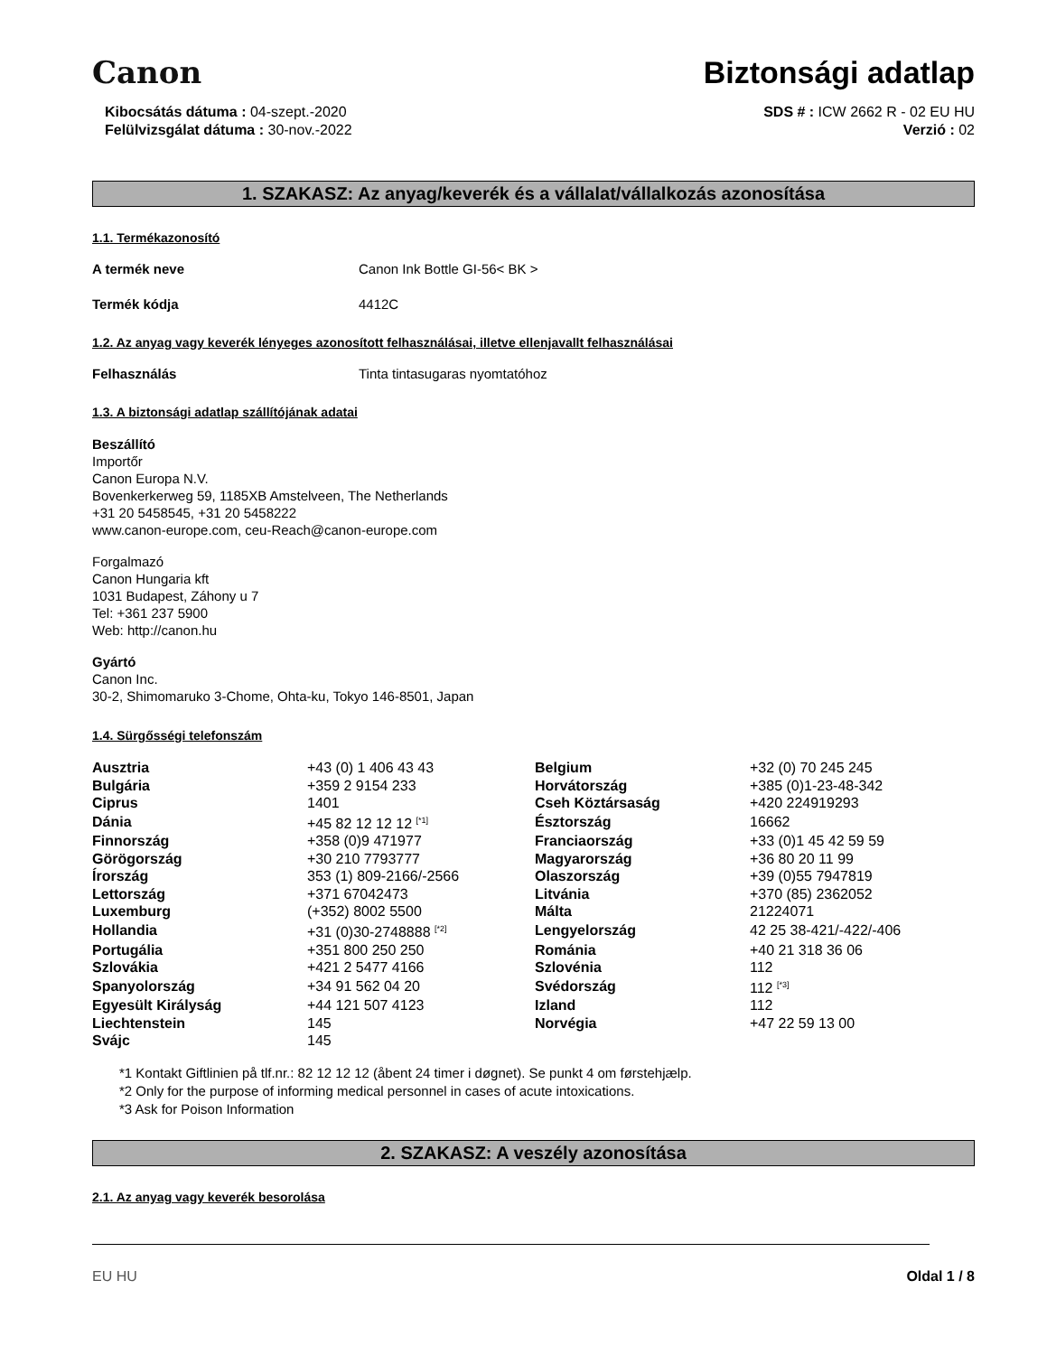Canon
Biztonsági adatlap
Kibocsátás dátuma : 04-szept.-2020
Felülvizsgálat dátuma : 30-nov.-2022
SDS # : ICW 2662 R - 02 EU HU
Verzió : 02
1. SZAKASZ: Az anyag/keverék és a vállalat/vállalkozás azonosítása
1.1. Termékazonosító
A termék neve Canon Ink Bottle GI-56< BK >
Termék kódja 4412C
1.2. Az anyag vagy keverék lényeges azonosított felhasználásai, illetve ellenjavallt felhasználásai
Felhasználás Tinta tintasugaras nyomtatóhoz
1.3. A biztonsági adatlap szállítójának adatai
Beszállító
Importőr
Canon Europa N.V.
Bovenkerkerweg 59, 1185XB Amstelveen, The Netherlands
+31 20 5458545, +31 20 5458222
www.canon-europe.com, ceu-Reach@canon-europe.com
Forgalmazó
Canon Hungaria kft
1031 Budapest, Záhony u 7
Tel: +361 237 5900
Web: http://canon.hu
Gyártó
Canon Inc.
30-2, Shimomaruko 3-Chome, Ohta-ku, Tokyo 146-8501, Japan
1.4. Sürgősségi telefonszám
| Ausztria | +43 (0) 1 406 43 43 | Belgium | +32 (0) 70 245 245 |
| Bulgária | +359 2 9154 233 | Horvátország | +385 (0)1-23-48-342 |
| Ciprus | 1401 | Cseh Köztársaság | +420 224919293 |
| Dánia | +45 82 12 12 12 <sup>[*1]</sup> | Észtország | 16662 |
| Finnország | +358 (0)9 471977 | Franciaország | +33 (0)1 45 42 59 59 |
| Görögország | +30 210 7793777 | Magyarország | +36 80 20 11 99 |
| Írország | 353 (1) 809-2166/-2566 | Olaszország | +39 (0)55 7947819 |
| Lettország | +371 67042473 | Litvánia | +370 (85) 2362052 |
| Luxemburg | (+352) 8002 5500 | Málta | 21224071 |
| Hollandia | +31 (0)30-2748888 <sup>[*2]</sup> | Lengyelország | 42 25 38-421/-422/-406 |
| Portugália | +351 800 250 250 | Románia | +40 21 318 36 06 |
| Szlovákia | +421 2 5477 4166 | Szlovénia | 112 |
| Spanyolország | +34 91 562 04 20 | Svédország | 112 <sup>[*3]</sup> |
| Egyesült Királyság | +44 121 507 4123 | Izland | 112 |
| Liechtenstein | 145 | Norvégia | +47 22 59 13 00 |
| Svájc | 145 | | |
*1 Kontakt Giftlinien på tlf.nr.: 82 12 12 12 (åbent 24 timer i døgnet). Se punkt 4 om førstehjælp.
*2 Only for the purpose of informing medical personnel in cases of acute intoxications.
*3 Ask for Poison Information
2. SZAKASZ: A veszély azonosítása
2.1. Az anyag vagy keverék besorolása
EU HU Oldal 1 / 8